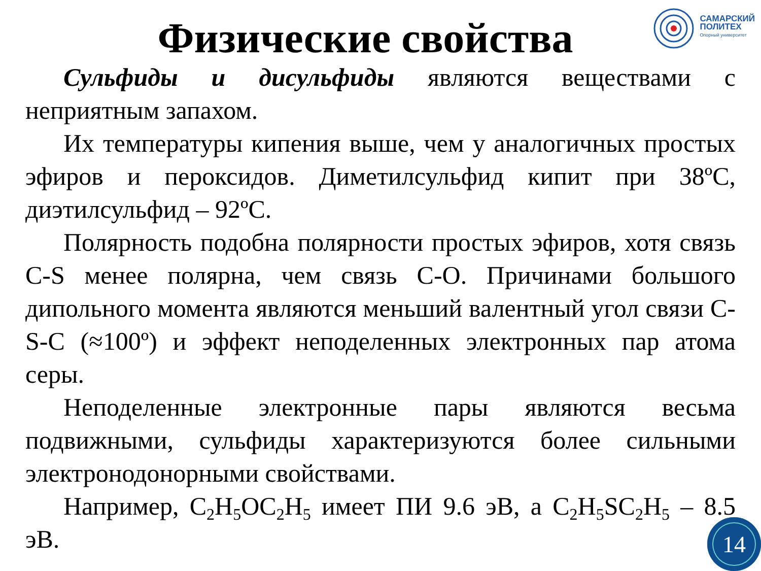САМАРСКИЙ
ПОЛИТЕХ
Опорный университет
Физические свойства
Сульфиды и дисульфиды являются веществами с неприятным запахом.
Их температуры кипения выше, чем у аналогичных простых эфиров и пероксидов. Диметилсульфид кипит при 38ºС, диэтилсульфид – 92ºС.
Полярность подобна полярности простых эфиров, хотя связь C-S менее полярна, чем связь С-О. Причинами большого дипольного момента являются меньший валентный угол связи C-S-C (≈100º) и эффект неподеленных электронных пар атома серы.
Неподеленные электронные пары являются весьма подвижными, сульфиды характеризуются более сильными электронодонорными свойствами.
Например, C<sub>2</sub>H<sub>5</sub>OC<sub>2</sub>H<sub>5</sub> имеет ПИ 9.6 эВ, а C<sub>2</sub>H<sub>5</sub>SC<sub>2</sub>H<sub>5</sub> – 8.5 эВ.
14